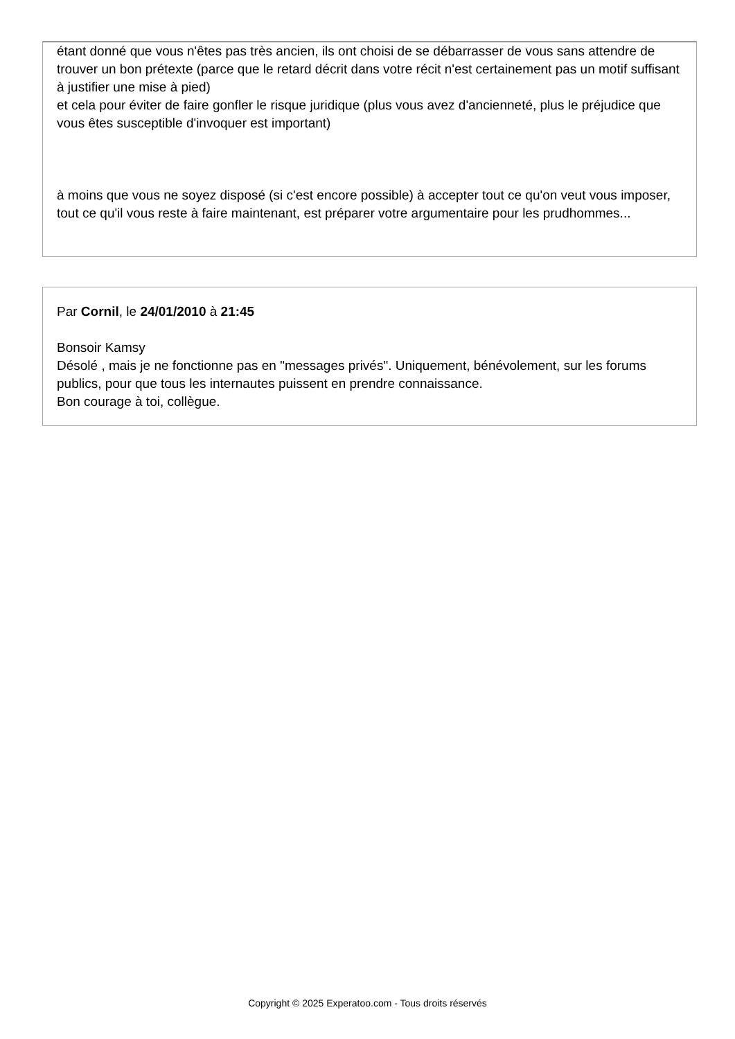étant donné que vous n'êtes pas très ancien, ils ont choisi de se débarrasser de vous sans attendre de trouver un bon prétexte (parce que le retard décrit dans votre récit n'est certainement pas un motif suffisant à justifier une mise à pied)
et cela pour éviter de faire gonfler le risque juridique (plus vous avez d'ancienneté, plus le préjudice que vous êtes susceptible d'invoquer est important)
à moins que vous ne soyez disposé (si c'est encore possible) à accepter tout ce qu'on veut vous imposer, tout ce qu'il vous reste à faire maintenant, est préparer votre argumentaire pour les prudhommes...
Par Cornil, le 24/01/2010 à 21:45
Bonsoir Kamsy
Désolé , mais je ne fonctionne pas en "messages privés". Uniquement, bénévolement, sur les forums publics, pour que tous les internautes puissent en prendre connaissance.
Bon courage à toi, collègue.
Copyright © 2025 Experatoo.com - Tous droits réservés